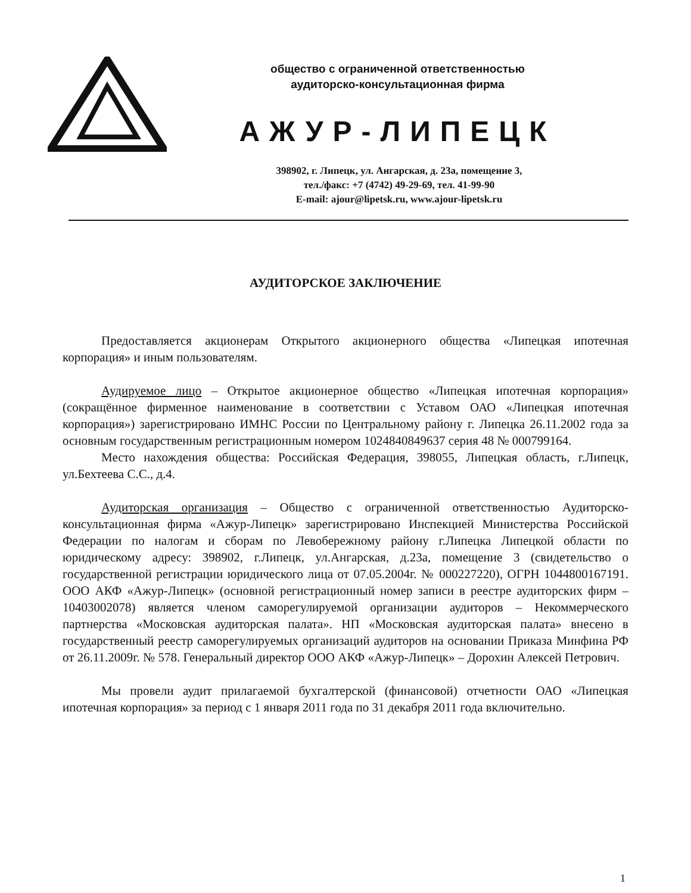общество с ограниченной ответственностью
аудиторско-консультационная фирма
АЖУР-ЛИПЕЦК
398902, г. Липецк, ул. Ангарская, д. 23а, помещение 3,
тел./факс: +7 (4742) 49-29-69, тел. 41-99-90
E-mail: ajour@lipetsk.ru, www.ajour-lipetsk.ru
АУДИТОРСКОЕ ЗАКЛЮЧЕНИЕ
Предоставляется акционерам Открытого акционерного общества «Липецкая ипотечная корпорация» и иным пользователям.
Аудируемое лицо – Открытое акционерное общество «Липецкая ипотечная корпорация» (сокращённое фирменное наименование в соответствии с Уставом ОАО «Липецкая ипотечная корпорация») зарегистрировано ИМНС России по Центральному району г. Липецка 26.11.2002 года за основным государственным регистрационным номером 1024840849637 серия 48 № 000799164.
Место нахождения общества: Российская Федерация, 398055, Липецкая область, г.Липецк, ул.Бехтеева С.С., д.4.
Аудиторская организация – Общество с ограниченной ответственностью Аудиторско-консультационная фирма «Ажур-Липецк» зарегистрировано Инспекцией Министерства Российской Федерации по налогам и сборам по Левобережному району г.Липецка Липецкой области по юридическому адресу: 398902, г.Липецк, ул.Ангарская, д.23а, помещение 3 (свидетельство о государственной регистрации юридического лица от 07.05.2004г. № 000227220), ОГРН 1044800167191. ООО АКФ «Ажур-Липецк» (основной регистрационный номер записи в реестре аудиторских фирм – 10403002078) является членом саморегулируемой организации аудиторов – Некоммерческого партнерства «Московская аудиторская палата». НП «Московская аудиторская палата» внесено в государственный реестр саморегулируемых организаций аудиторов на основании Приказа Минфина РФ от 26.11.2009г. № 578. Генеральный директор ООО АКФ «Ажур-Липецк» – Дорохин Алексей Петрович.
Мы провели аудит прилагаемой бухгалтерской (финансовой) отчетности ОАО «Липецкая ипотечная корпорация» за период с 1 января 2011 года по 31 декабря 2011 года включительно.
1